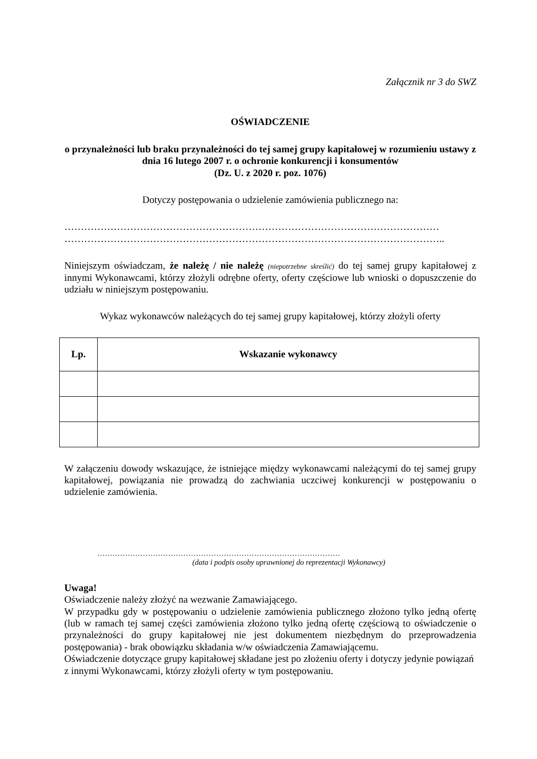Załącznik nr 3 do SWZ
OŚWIADCZENIE
o przynależności lub braku przynależności do tej samej grupy kapitałowej w rozumieniu ustawy z dnia 16 lutego 2007 r. o ochronie konkurencji i konsumentów
(Dz. U. z 2020 r. poz. 1076)
Dotyczy postępowania o udzielenie zamówienia publicznego na:
……………………………………………………………………………………………………
……………………………………………………………………………………………………..
Niniejszym oświadczam, że należę / nie należę (niepotrzebne skreślić) do tej samej grupy kapitałowej z innymi Wykonawcami, którzy złożyli odrębne oferty, oferty częściowe lub wnioski o dopuszczenie do udziału w niniejszym postępowaniu.
Wykaz wykonawców należących do tej samej grupy kapitałowej, którzy złożyli oferty
| Lp. | Wskazanie wykonawcy |
| --- | --- |
W załączeniu dowody wskazujące, że istniejące między wykonawcami należącymi do tej samej grupy kapitałowej, powiązania nie prowadzą do zachwiania uczciwej konkurencji w postępowaniu o udzielenie zamówienia.
……………………………………………………………………………………
(data i podpis osoby uprawnionej do reprezentacji Wykonawcy)
Uwaga!
Oświadczenie należy złożyć na wezwanie Zamawiającego.
W przypadku gdy w postępowaniu o udzielenie zamówienia publicznego złożono tylko jedną ofertę (lub w ramach tej samej części zamówienia złożono tylko jedną ofertę częściową to oświadczenie o przynależności do grupy kapitałowej nie jest dokumentem niezbędnym do przeprowadzenia postępowania) - brak obowiązku składania w/w oświadczenia Zamawiającemu.
Oświadczenie dotyczące grupy kapitałowej składane jest po złożeniu oferty i dotyczy jedynie powiązań z innymi Wykonawcami, którzy złożyli oferty w tym postępowaniu.